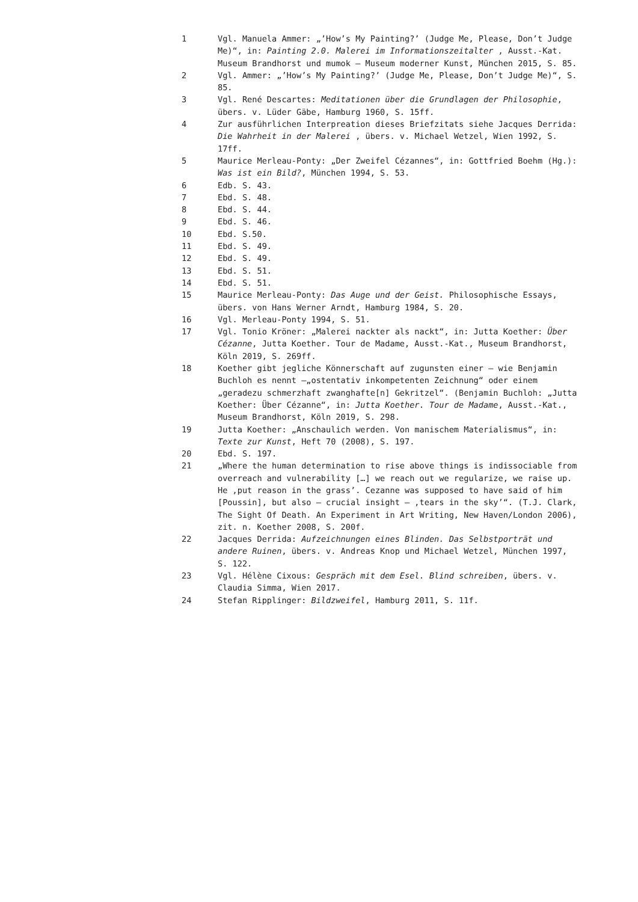1 Vgl. Manuela Ammer: „’How’s My Painting?’ (Judge Me, Please, Don’t Judge Me)“, in: Painting 2.0. Malerei im Informationszeitalter , Ausst.-Kat. Museum Brandhorst und mumok – Museum moderner Kunst, München 2015, S. 85.
2 Vgl. Ammer: „’How’s My Painting?’ (Judge Me, Please, Don’t Judge Me)“, S. 85.
3 Vgl. René Descartes: Meditationen über die Grundlagen der Philosophie, übers. v. Lüder Gäbe, Hamburg 1960, S. 15ff.
4 Zur ausführlichen Interpreation dieses Briefzitats siehe Jacques Derrida: Die Wahrheit in der Malerei , übers. v. Michael Wetzel, Wien 1992, S. 17ff.
5 Maurice Merleau-Ponty: „Der Zweifel Cézannes“, in: Gottfried Boehm (Hg.): Was ist ein Bild?, München 1994, S. 53.
6 Edb. S. 43.
7 Ebd. S. 48.
8 Ebd. S. 44.
9 Ebd. S. 46.
10 Ebd. S.50.
11 Ebd. S. 49.
12 Ebd. S. 49.
13 Ebd. S. 51.
14 Ebd. S. 51.
15 Maurice Merleau-Ponty: Das Auge und der Geist. Philosophische Essays, übers. von Hans Werner Arndt, Hamburg 1984, S. 20.
16 Vgl. Merleau-Ponty 1994, S. 51.
17 Vgl. Tonio Kröner: „Malerei nackter als nackt“, in: Jutta Koether: Über Cézanne, Jutta Koether. Tour de Madame, Ausst.-Kat., Museum Brandhorst, Köln 2019, S. 269ff.
18 Koether gibt jegliche Könnerschaft auf zugunsten einer – wie Benjamin Buchloh es nennt –„ostentativ inkompetenten Zeichnung“ oder einem „geradezu schmerzhaft zwanghafte[n] Gekritzel“. (Benjamin Buchloh: „Jutta Koether: Über Cézanne“, in: Jutta Koether. Tour de Madame, Ausst.-Kat., Museum Brandhorst, Köln 2019, S. 298.
19 Jutta Koether: „Anschaulich werden. Von manischem Materialismus“, in: Texte zur Kunst, Heft 70 (2008), S. 197.
20 Ebd. S. 197.
21 „Where the human determination to rise above things is indissociable from overreach and vulnerability […] we reach out we regularize, we raise up. He ‚put reason in the grass’. Cezanne was supposed to have said of him [Poussin], but also – crucial insight – ‚tears in the sky’“. (T.J. Clark, The Sight Of Death. An Experiment in Art Writing, New Haven/London 2006), zit. n. Koether 2008, S. 200f.
22 Jacques Derrida: Aufzeichnungen eines Blinden. Das Selbstporträt und andere Ruinen, übers. v. Andreas Knop und Michael Wetzel, München 1997, S. 122.
23 Vgl. Hélène Cixous: Gespräch mit dem Esel. Blind schreiben, übers. v. Claudia Simma, Wien 2017.
24 Stefan Ripplinger: Bildzweifel, Hamburg 2011, S. 11f.